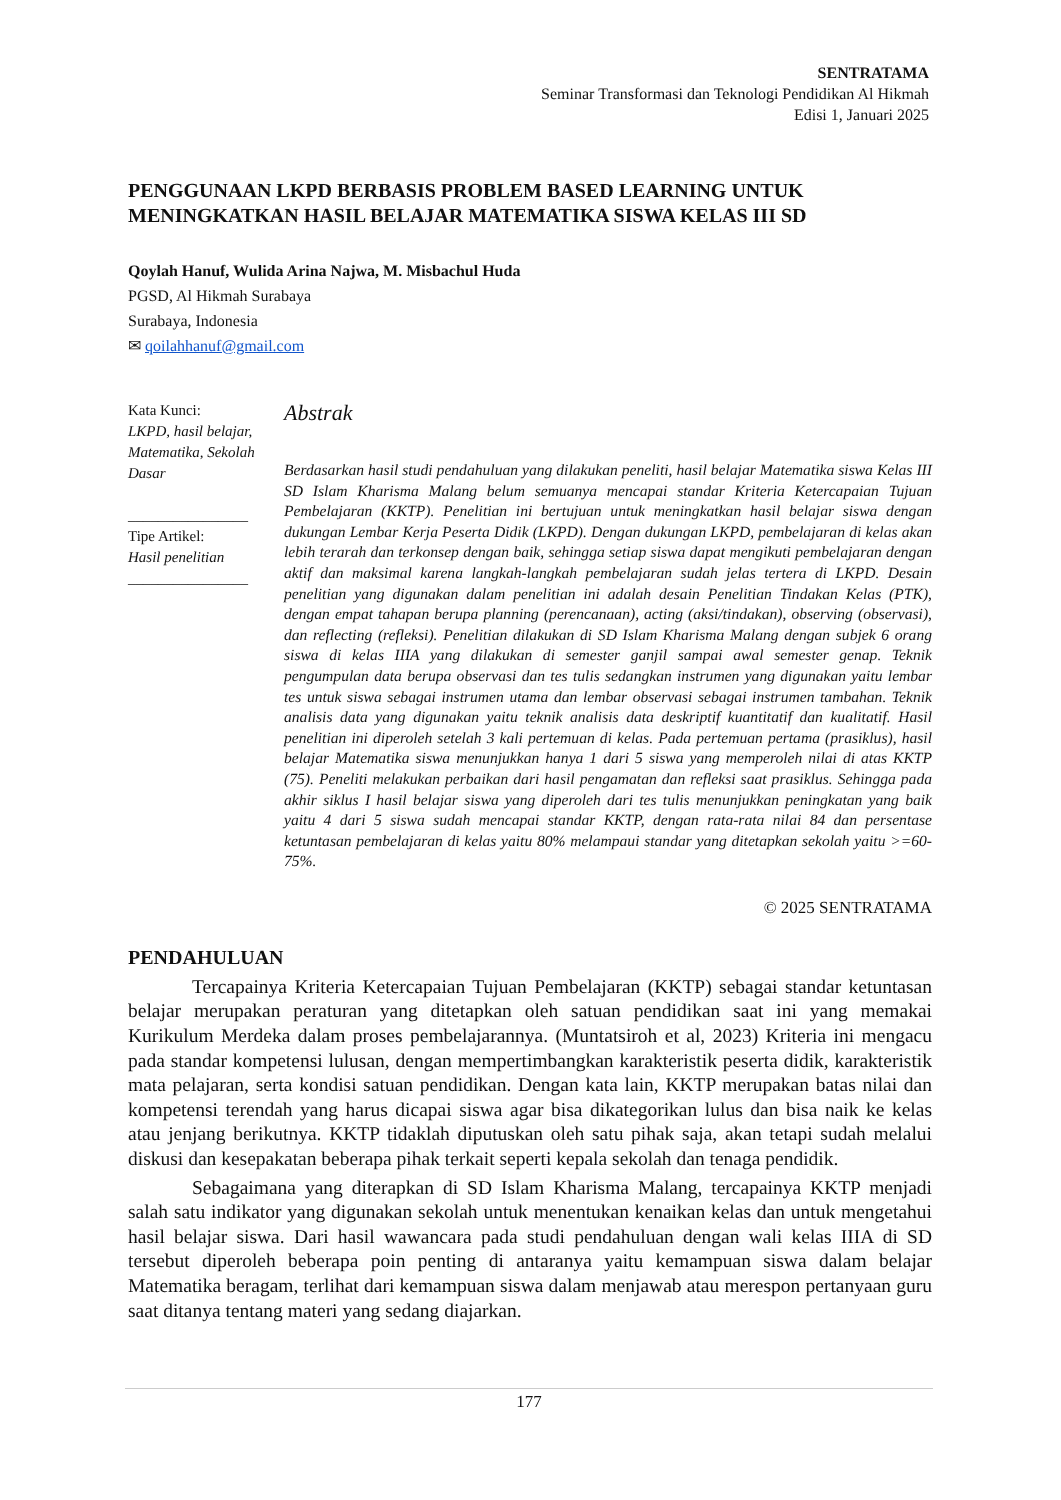SENTRATAMA
Seminar Transformasi dan Teknologi Pendidikan Al Hikmah
Edisi 1, Januari 2025
PENGGUNAAN LKPD BERBASIS PROBLEM BASED LEARNING UNTUK MENINGKATKAN HASIL BELAJAR MATEMATIKA SISWA KELAS III SD
Qoylah Hanuf, Wulida Arina Najwa, M. Misbachul Huda
PGSD, Al Hikmah Surabaya
Surabaya, Indonesia
✉ qoilahhanuf@gmail.com
Kata Kunci:
LKPD, hasil belajar, Matematika, Sekolah Dasar
________________
Tipe Artikel:
Hasil penelitian
________________
Abstrak
Berdasarkan hasil studi pendahuluan yang dilakukan peneliti, hasil belajar Matematika siswa Kelas III SD Islam Kharisma Malang belum semuanya mencapai standar Kriteria Ketercapaian Tujuan Pembelajaran (KKTP). Penelitian ini bertujuan untuk meningkatkan hasil belajar siswa dengan dukungan Lembar Kerja Peserta Didik (LKPD). Dengan dukungan LKPD, pembelajaran di kelas akan lebih terarah dan terkonsep dengan baik, sehingga setiap siswa dapat mengikuti pembelajaran dengan aktif dan maksimal karena langkah-langkah pembelajaran sudah jelas tertera di LKPD. Desain penelitian yang digunakan dalam penelitian ini adalah desain Penelitian Tindakan Kelas (PTK), dengan empat tahapan berupa planning (perencanaan), acting (aksi/tindakan), observing (observasi), dan reflecting (refleksi). Penelitian dilakukan di SD Islam Kharisma Malang dengan subjek 6 orang siswa di kelas IIIA yang dilakukan di semester ganjil sampai awal semester genap. Teknik pengumpulan data berupa observasi dan tes tulis sedangkan instrumen yang digunakan yaitu lembar tes untuk siswa sebagai instrumen utama dan lembar observasi sebagai instrumen tambahan. Teknik analisis data yang digunakan yaitu teknik analisis data deskriptif kuantitatif dan kualitatif. Hasil penelitian ini diperoleh setelah 3 kali pertemuan di kelas. Pada pertemuan pertama (prasiklus), hasil belajar Matematika siswa menunjukkan hanya 1 dari 5 siswa yang memperoleh nilai di atas KKTP (75). Peneliti melakukan perbaikan dari hasil pengamatan dan refleksi saat prasiklus. Sehingga pada akhir siklus I hasil belajar siswa yang diperoleh dari tes tulis menunjukkan peningkatan yang baik yaitu 4 dari 5 siswa sudah mencapai standar KKTP, dengan rata-rata nilai 84 dan persentase ketuntasan pembelajaran di kelas yaitu 80% melampaui standar yang ditetapkan sekolah yaitu >=60-75%.
© 2025 SENTRATAMA
PENDAHULUAN
Tercapainya Kriteria Ketercapaian Tujuan Pembelajaran (KKTP) sebagai standar ketuntasan belajar merupakan peraturan yang ditetapkan oleh satuan pendidikan saat ini yang memakai Kurikulum Merdeka dalam proses pembelajarannya. (Muntatsiroh et al, 2023) Kriteria ini mengacu pada standar kompetensi lulusan, dengan mempertimbangkan karakteristik peserta didik, karakteristik mata pelajaran, serta kondisi satuan pendidikan. Dengan kata lain, KKTP merupakan batas nilai dan kompetensi terendah yang harus dicapai siswa agar bisa dikategorikan lulus dan bisa naik ke kelas atau jenjang berikutnya. KKTP tidaklah diputuskan oleh satu pihak saja, akan tetapi sudah melalui diskusi dan kesepakatan beberapa pihak terkait seperti kepala sekolah dan tenaga pendidik.
Sebagaimana yang diterapkan di SD Islam Kharisma Malang, tercapainya KKTP menjadi salah satu indikator yang digunakan sekolah untuk menentukan kenaikan kelas dan untuk mengetahui hasil belajar siswa. Dari hasil wawancara pada studi pendahuluan dengan wali kelas IIIA di SD tersebut diperoleh beberapa poin penting di antaranya yaitu kemampuan siswa dalam belajar Matematika beragam, terlihat dari kemampuan siswa dalam menjawab atau merespon pertanyaan guru saat ditanya tentang materi yang sedang diajarkan.
177